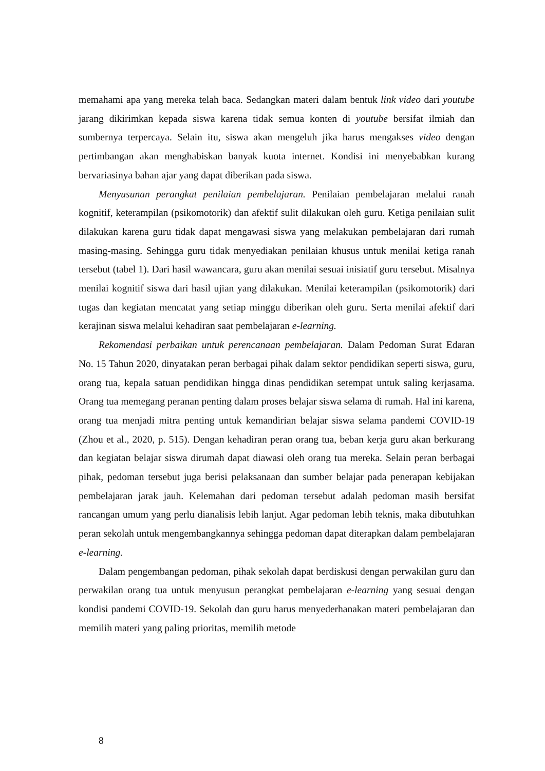memahami apa yang mereka telah baca. Sedangkan materi dalam bentuk link video dari youtube jarang dikirimkan kepada siswa karena tidak semua konten di youtube bersifat ilmiah dan sumbernya terpercaya. Selain itu, siswa akan mengeluh jika harus mengakses video dengan pertimbangan akan menghabiskan banyak kuota internet. Kondisi ini menyebabkan kurang bervariasinya bahan ajar yang dapat diberikan pada siswa.
Menyusunan perangkat penilaian pembelajaran. Penilaian pembelajaran melalui ranah kognitif, keterampilan (psikomotorik) dan afektif sulit dilakukan oleh guru. Ketiga penilaian sulit dilakukan karena guru tidak dapat mengawasi siswa yang melakukan pembelajaran dari rumah masing-masing. Sehingga guru tidak menyediakan penilaian khusus untuk menilai ketiga ranah tersebut (tabel 1). Dari hasil wawancara, guru akan menilai sesuai inisiatif guru tersebut. Misalnya menilai kognitif siswa dari hasil ujian yang dilakukan. Menilai keterampilan (psikomotorik) dari tugas dan kegiatan mencatat yang setiap minggu diberikan oleh guru. Serta menilai afektif dari kerajinan siswa melalui kehadiran saat pembelajaran e-learning.
Rekomendasi perbaikan untuk perencanaan pembelajaran. Dalam Pedoman Surat Edaran No. 15 Tahun 2020, dinyatakan peran berbagai pihak dalam sektor pendidikan seperti siswa, guru, orang tua, kepala satuan pendidikan hingga dinas pendidikan setempat untuk saling kerjasama. Orang tua memegang peranan penting dalam proses belajar siswa selama di rumah. Hal ini karena, orang tua menjadi mitra penting untuk kemandirian belajar siswa selama pandemi COVID-19 (Zhou et al., 2020, p. 515). Dengan kehadiran peran orang tua, beban kerja guru akan berkurang dan kegiatan belajar siswa dirumah dapat diawasi oleh orang tua mereka. Selain peran berbagai pihak, pedoman tersebut juga berisi pelaksanaan dan sumber belajar pada penerapan kebijakan pembelajaran jarak jauh. Kelemahan dari pedoman tersebut adalah pedoman masih bersifat rancangan umum yang perlu dianalisis lebih lanjut. Agar pedoman lebih teknis, maka dibutuhkan peran sekolah untuk mengembangkannya sehingga pedoman dapat diterapkan dalam pembelajaran e-learning.
Dalam pengembangan pedoman, pihak sekolah dapat berdiskusi dengan perwakilan guru dan perwakilan orang tua untuk menyusun perangkat pembelajaran e-learning yang sesuai dengan kondisi pandemi COVID-19. Sekolah dan guru harus menyederhanakan materi pembelajaran dan memilih materi yang paling prioritas, memilih metode
8